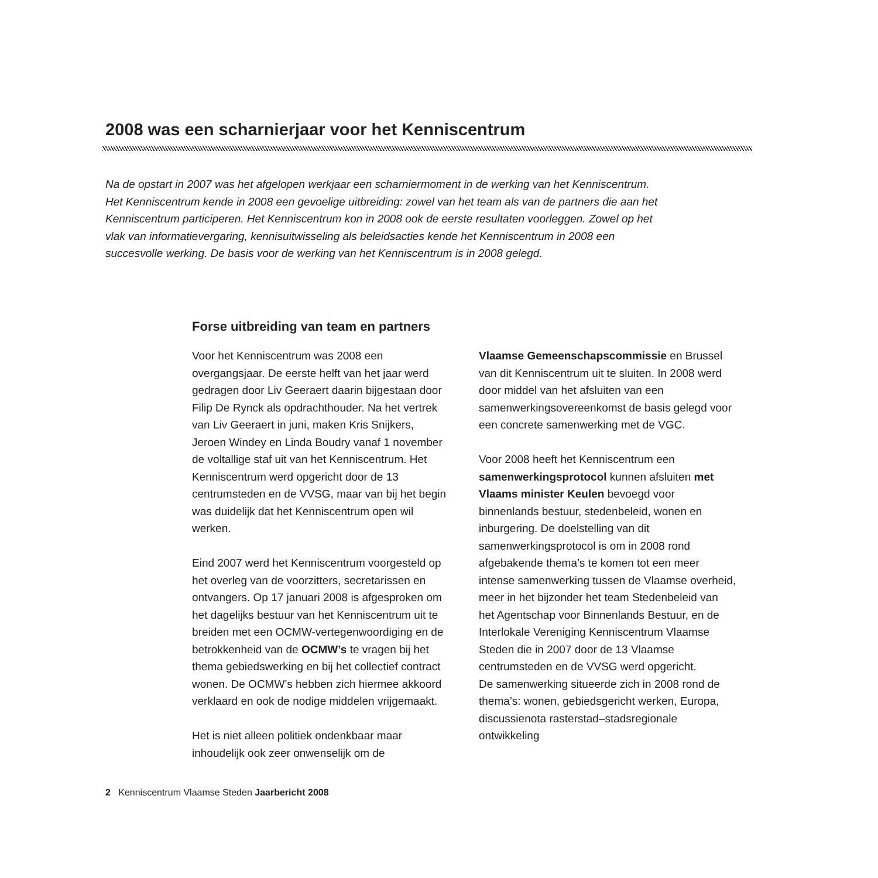2008 was een scharnierjaar voor het Kenniscentrum
Na de opstart in 2007 was het afgelopen werkjaar een scharniermoment in de werking van het Kenniscentrum. Het Kenniscentrum kende in 2008 een gevoelige uitbreiding: zowel van het team als van de partners die aan het Kenniscentrum participeren. Het Kenniscentrum kon in 2008 ook de eerste resultaten voorleggen. Zowel op het vlak van informatievergaring, kennisuitwisseling als beleidsacties kende het Kenniscentrum in 2008 een succesvolle werking. De basis voor de werking van het Kenniscentrum is in 2008 gelegd.
Forse uitbreiding van team en partners
Voor het Kenniscentrum was 2008 een overgangsjaar. De eerste helft van het jaar werd gedragen door Liv Geeraert daarin bijgestaan door Filip De Rynck als opdrachthouder. Na het vertrek van Liv Geeraert in juni, maken Kris Snijkers, Jeroen Windey en Linda Boudry vanaf 1 november de voltallige staf uit van het Kenniscentrum. Het Kenniscentrum werd opgericht door de 13 centrumsteden en de VVSG, maar van bij het begin was duidelijk dat het Kenniscentrum open wil werken.
Eind 2007 werd het Kenniscentrum voorgesteld op het overleg van de voorzitters, secretarissen en ontvangers. Op 17 januari 2008 is afgesproken om het dagelijks bestuur van het Kenniscentrum uit te breiden met een OCMW-vertegenwoordiging en de betrokkenheid van de OCMW’s te vragen bij het thema gebiedswerking en bij het collectief contract wonen. De OCMW’s hebben zich hiermee akkoord verklaard en ook de nodige middelen vrijgemaakt.
Het is niet alleen politiek ondenkbaar maar inhoudelijk ook zeer onwenselijk om de
Vlaamse Gemeenschapscommissie en Brussel van dit Kenniscentrum uit te sluiten. In 2008 werd door middel van het afsluiten van een samenwerkingsovereenkomst de basis gelegd voor een concrete samenwerking met de VGC.
Voor 2008 heeft het Kenniscentrum een samenwerkingsprotocol kunnen afsluiten met Vlaams minister Keulen bevoegd voor binnenlands bestuur, stedenbeleid, wonen en inburgering. De doelstelling van dit samenwerkingsprotocol is om in 2008 rond afgebakende thema’s te komen tot een meer intense samenwerking tussen de Vlaamse overheid, meer in het bijzonder het team Stedenbeleid van het Agentschap voor Binnenlands Bestuur, en de Interlokale Vereniging Kenniscentrum Vlaamse Steden die in 2007 door de 13 Vlaamse centrumsteden en de VVSG werd opgericht.
De samenwerking situeerde zich in 2008 rond de thema’s: wonen, gebiedsgericht werken, Europa, discussienota rasterstad–stadsregionale ontwikkeling
2 Kenniscentrum Vlaamse Steden Jaarbericht 2008